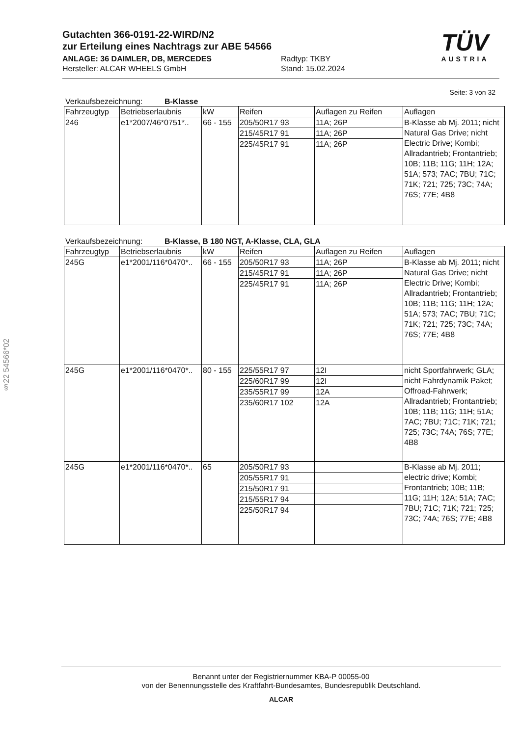Gutachten 366-0191-22-WIRD/N2
zur Erteilung eines Nachtrags zur ABE 54566
ANLAGE: 36 DAIMLER, DB, MERCEDES
Hersteller: ALCAR WHEELS GmbH
Radtyp: TKBY
Stand: 15.02.2024
TÜV
AUSTRIA
Seite: 3 von 32
Verkaufsbezeichnung: B-Klasse
| Fahrzeugtyp | Betriebserlaubnis | kW | Reifen | Auflagen zu Reifen | Auflagen |
| --- | --- | --- | --- | --- | --- |
| 246 | e1*2007/46*0751*.. | 66 - 155 | 205/50R17 93 | 11A; 26P | B-Klasse ab Mj. 2011; nicht Natural Gas Drive; nicht Electric Drive; Kombi; Allradantrieb; Frontantrieb; 10B; 11B; 11G; 11H; 12A; 51A; 573; 7AC; 7BU; 71C; 71K; 721; 725; 73C; 74A; 76S; 77E; 4B8 |
| | | | 215/45R17 91 | 11A; 26P | |
| | | | 225/45R17 91 | 11A; 26P | |
Verkaufsbezeichnung: B-Klasse, B 180 NGT, A-Klasse, CLA, GLA
| Fahrzeugtyp | Betriebserlaubnis | kW | Reifen | Auflagen zu Reifen | Auflagen |
| --- | --- | --- | --- | --- | --- |
| 245G | e1*2001/116*0470*.. | 66 - 155 | 205/50R17 93 | 11A; 26P | B-Klasse ab Mj. 2011; nicht Natural Gas Drive; nicht Electric Drive; Kombi; Allradantrieb; Frontantrieb; 10B; 11B; 11G; 11H; 12A; 51A; 573; 7AC; 7BU; 71C; 71K; 721; 725; 73C; 74A; 76S; 77E; 4B8 |
| | | | 215/45R17 91 | 11A; 26P | |
| | | | 225/45R17 91 | 11A; 26P | |
| 245G | e1*2001/116*0470*.. | 80 - 155 | 225/55R17 97 | 12I | nicht Sportfahrwerk; GLA; nicht Fahrdynamik Paket; Offroad-Fahrwerk; Allradantrieb; Frontantrieb; 10B; 11B; 11G; 11H; 51A; 7AC; 7BU; 71C; 71K; 721; 725; 73C; 74A; 76S; 77E; 4B8 |
| | | | 225/60R17 99 | 12I | |
| | | | 235/55R17 99 | 12A | |
| | | | 235/60R17 102 | 12A | |
| 245G | e1*2001/116*0470*.. | 65 | 205/50R17 93 | | B-Klasse ab Mj. 2011; electric drive; Kombi; Frontantrieb; 10B; 11B; 11G; 11H; 12A; 51A; 7AC; 7BU; 71C; 71K; 721; 725; 73C; 74A; 76S; 77E; 4B8 |
| | | | 205/55R17 91 | | |
| | | | 215/50R17 91 | | |
| | | | 215/55R17 94 | | |
| | | | 225/50R17 94 | | |
§22 54566*02
Benannt unter der Registriernummer KBA-P 00055-00
von der Benennungsstelle des Kraftfahrt-Bundesamtes, Bundesrepublik Deutschland.
ALCAR